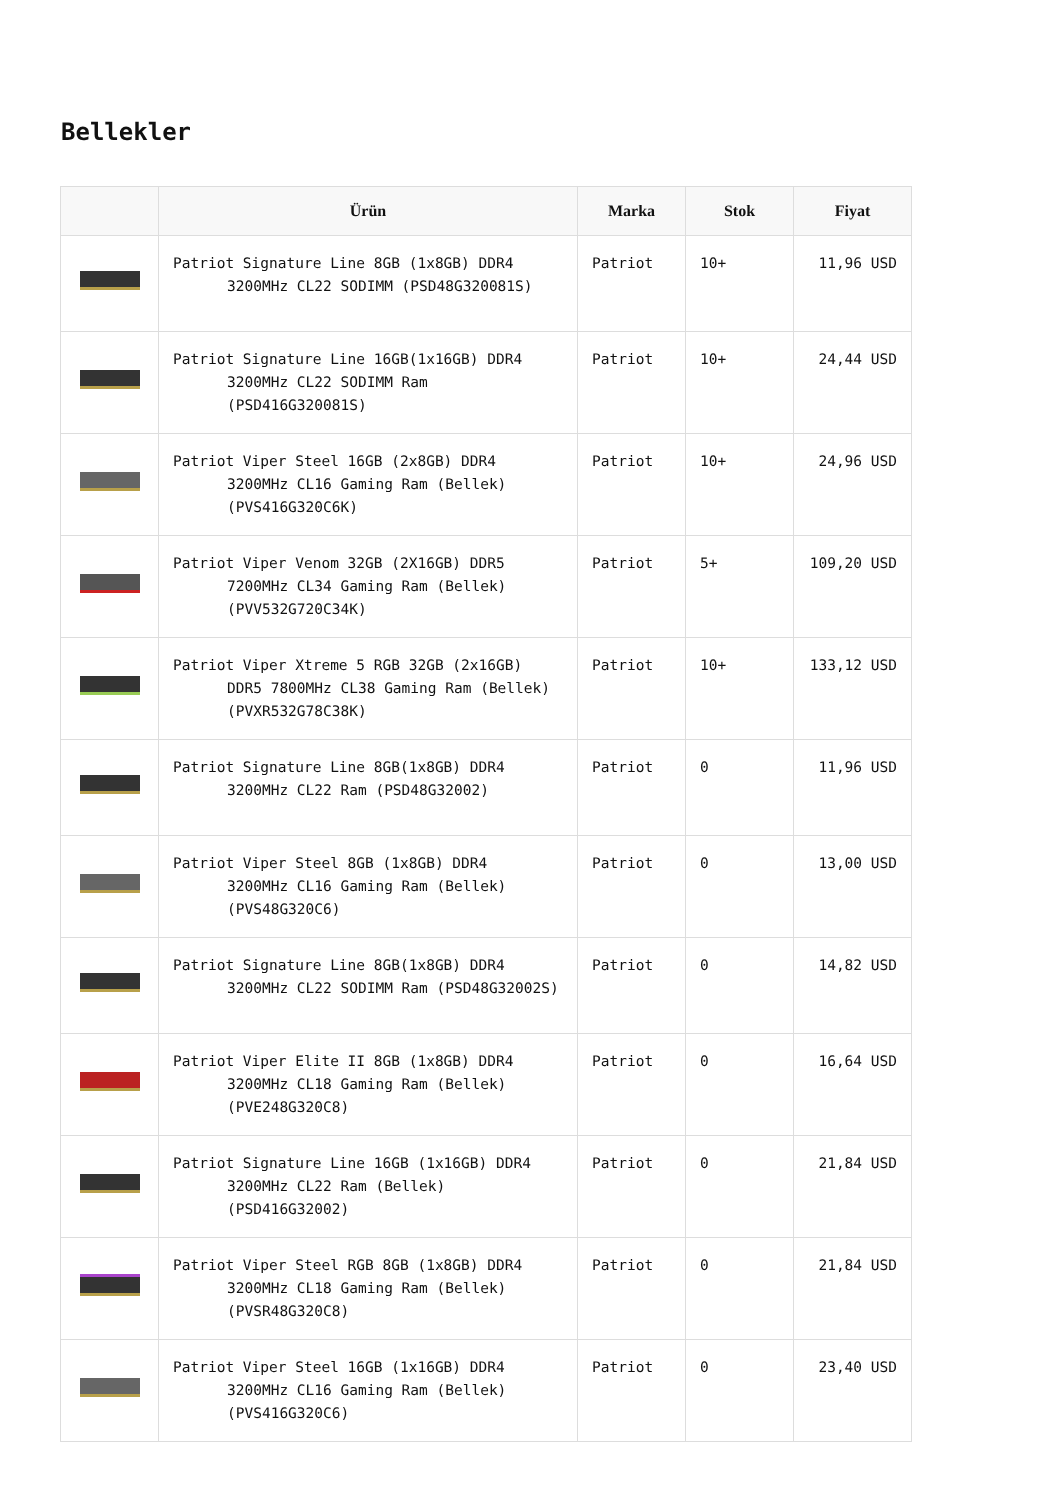Bellekler
| | Ürün | Marka | Stok | Fiyat |
| --- | --- | --- | --- | --- |
| | Patriot Signature Line 8GB (1x8GB) DDR4 3200MHz CL22 SODIMM (PSD48G320081S) | Patriot | 10+ | 11,96 USD |
| | Patriot Signature Line 16GB(1x16GB) DDR4 3200MHz CL22 SODIMM Ram (PSD416G320081S) | Patriot | 10+ | 24,44 USD |
| | Patriot Viper Steel 16GB (2x8GB) DDR4 3200MHz CL16 Gaming Ram (Bellek) (PVS416G320C6K) | Patriot | 10+ | 24,96 USD |
| | Patriot Viper Venom 32GB (2X16GB) DDR5 7200MHz CL34 Gaming Ram (Bellek) (PVV532G720C34K) | Patriot | 5+ | 109,20 USD |
| | Patriot Viper Xtreme 5 RGB 32GB (2x16GB) DDR5 7800MHz CL38 Gaming Ram (Bellek) (PVXR532G78C38K) | Patriot | 10+ | 133,12 USD |
| | Patriot Signature Line 8GB(1x8GB) DDR4 3200MHz CL22 Ram (PSD48G32002) | Patriot | 0 | 11,96 USD |
| | Patriot Viper Steel 8GB (1x8GB) DDR4 3200MHz CL16 Gaming Ram (Bellek) (PVS48G320C6) | Patriot | 0 | 13,00 USD |
| | Patriot Signature Line 8GB(1x8GB) DDR4 3200MHz CL22 SODIMM Ram (PSD48G32002S) | Patriot | 0 | 14,82 USD |
| | Patriot Viper Elite II 8GB (1x8GB) DDR4 3200MHz CL18 Gaming Ram (Bellek) (PVE248G320C8) | Patriot | 0 | 16,64 USD |
| | Patriot Signature Line 16GB (1x16GB) DDR4 3200MHz CL22 Ram (Bellek) (PSD416G32002) | Patriot | 0 | 21,84 USD |
| | Patriot Viper Steel RGB 8GB (1x8GB) DDR4 3200MHz CL18 Gaming Ram (Bellek) (PVSR48G320C8) | Patriot | 0 | 21,84 USD |
| | Patriot Viper Steel 16GB (1x16GB) DDR4 3200MHz CL16 Gaming Ram (Bellek) (PVS416G320C6) | Patriot | 0 | 23,40 USD |